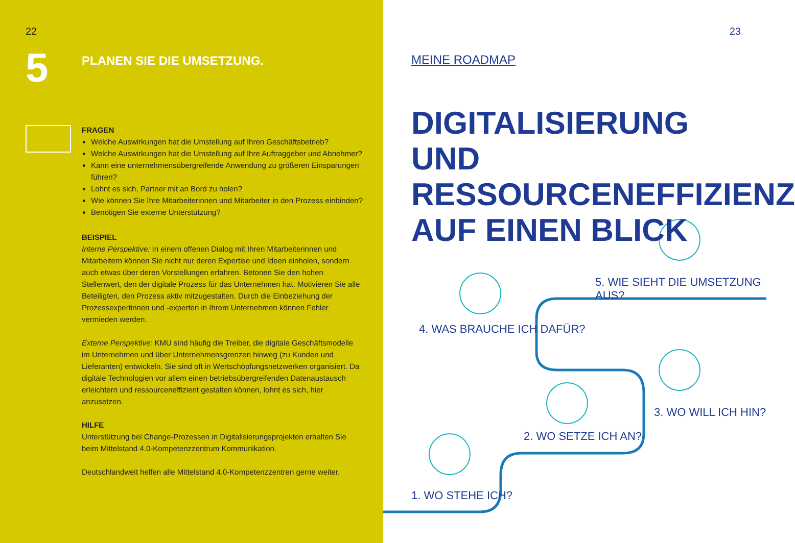22
5
PLANEN SIE DIE UMSETZUNG.
FRAGEN
Welche Auswirkungen hat die Umstellung auf Ihren Geschäftsbetrieb?
Welche Auswirkungen hat die Umstellung auf Ihre Auftraggeber und Abnehmer?
Kann eine unternehmensübergreifende Anwendung zu größeren Einsparungen führen?
Lohnt es sich, Partner mit an Bord zu holen?
Wie können Sie Ihre Mitarbeiterinnen und Mitarbeiter in den Prozess einbinden?
Benötigen Sie externe Unterstützung?
BEISPIEL
Interne Perspektive: In einem offenen Dialog mit Ihren Mitarbeiterinnen und Mitarbeitern können Sie nicht nur deren Expertise und Ideen einholen, sondern auch etwas über deren Vorstellungen erfahren. Betonen Sie den hohen Stellenwert, den der digitale Prozess für das Unternehmen hat. Motivieren Sie alle Beteiligten, den Prozess aktiv mitzugestalten. Durch die Einbeziehung der Prozessexpertinnen und -experten in Ihrem Unternehmen können Fehler vermieden werden.
Externe Perspektive: KMU sind häufig die Treiber, die digitale Geschäftsmodelle im Unternehmen und über Unternehmensgrenzen hinweg (zu Kunden und Lieferanten) entwickeln. Sie sind oft in Wertschöpfungsnetzwerken organisiert. Da digitale Technologien vor allem einen betriebsübergreifenden Datenaustausch erleichtern und ressourceneffizient gestalten können, lohnt es sich, hier anzusetzen.
HILFE
Unterstützung bei Change-Prozessen in Digitalisierungsprojekten erhalten Sie beim Mittelstand 4.0-Kompetenzzentrum Kommunikation.
Deutschlandweit helfen alle Mittelstand 4.0-Kompetenzzentren gerne weiter.
23
MEINE ROADMAP
DIGITALISIERUNG UND
RESSOURCENEFFIZIENZ
AUF EINEN BLICK
5. WIE SIEHT DIE UMSETZUNG AUS?
4. WAS BRAUCHE ICH DAFÜR?
3. WO WILL ICH HIN?
2. WO SETZE ICH AN?
1. WO STEHE ICH?